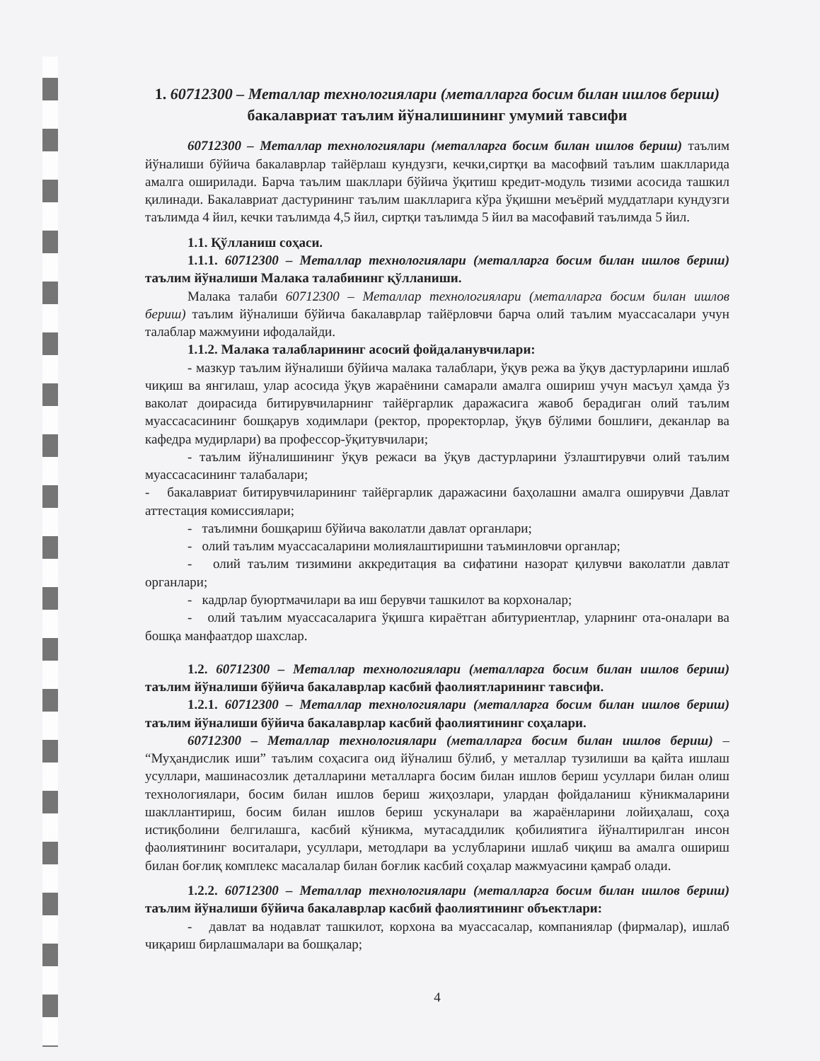1. 60712300 – Металлар технологиялари (металларга босим билан ишлов бериш) бакалавриат таълим йўналишининг умумий тавсифи
60712300 – Металлар технологиялари (металларга босим билан ишлов бериш) таълим йўналиши бўйича бакалаврлар тайёрлаш кундузги, кечки,сиртқи ва масофвий таълим шаклларида амалга оширилади. Барча таълим шакллари бўйича ўқитиш кредит-модуль тизими асосида ташкил қилинади. Бакалавриат дастурининг таълим шаклларига кўра ўқишни меъёрий муддатлари кундузги таълимда 4 йил, кечки таълимда 4,5 йил, сиртқи таълимда 5 йил ва масофавий таълимда 5 йил.
1.1. Қўлланиш соҳаси.
1.1.1. 60712300 – Металлар технологиялари (металларга босим билан ишлов бериш) таълим йўналиши Малака талабининг қўлланиши.
Малака талаби 60712300 – Металлар технологиялари (металларга босим билан ишлов бериш) таълим йўналиши бўйича бакалаврлар тайёрловчи барча олий таълим муассасалари учун талаблар мажмуини ифодалайди.
1.1.2. Малака талабларининг асосий фойдаланувчилари:
- мазкур таълим йўналиши бўйича малака талаблари, ўқув режа ва ўқув дастурларини ишлаб чиқиш ва янгилаш, улар асосида ўқув жараёнини самарали амалга ошириш учун масъул ҳамда ўз ваколат доирасида битирувчиларнинг тайёргарлик даражасига жавоб берадиган олий таълим муассасасининг бошқарув ходимлари (ректор, проректорлар, ўқув бўлими бошлиғи, деканлар ва кафедра мудирлари) ва профессор-ўқитувчилари;
- таълим йўналишининг ўқув режаси ва ўқув дастурларини ўзлаштирувчи олий таълим муассасасининг талабалари;
- бакалавриат битирувчиларининг тайёргарлик даражасини баҳолашни амалга оширувчи Давлат аттестация комиссиялари;
- таълимни бошқариш бўйича ваколатли давлат органлари;
- олий таълим муассасаларини молиялаштиришни таъминловчи органлар;
- олий таълим тизимини аккредитация ва сифатини назорат қилувчи ваколатли давлат органлари;
- кадрлар буюртмачилари ва иш берувчи ташкилот ва корхоналар;
- олий таълим муассасаларига ўқишга кираётган абитуриентлар, уларнинг ота-оналари ва бошқа манфаатдор шахслар.
1.2. 60712300 – Металлар технологиялари (металларга босим билан ишлов бериш) таълим йўналиши бўйича бакалаврлар касбий фаолиятларининг тавсифи.
1.2.1. 60712300 – Металлар технологиялари (металларга босим билан ишлов бериш) таълим йўналиши бўйича бакалаврлар касбий фаолиятининг соҳалари.
60712300 – Металлар технологиялари (металларга босим билан ишлов бериш) – “Муҳандислик иши” таълим соҳасига оид йўналиш бўлиб, у металлар тузилиши ва қайта ишлаш усуллари, машинасозлик деталларини металларга босим билан ишлов бериш усуллари билан олиш технологиялари, босим билан ишлов бериш жиҳозлари, улардан фойдаланиш кўникмаларини шакллантириш, босим билан ишлов бериш ускуналари ва жараёнларини лойиҳалаш, соҳа истиқболини белгилашга, касбий кўникма, мутасаддилик қобилиятига йўналтирилган инсон фаолиятининг воситалари, усуллари, методлари ва услубларини ишлаб чиқиш ва амалга ошириш билан боғлиқ комплекс масалалар билан боғлик касбий соҳалар мажмуасини қамраб олади.
1.2.2. 60712300 – Металлар технологиялари (металларга босим билан ишлов бериш) таълим йўналиши бўйича бакалаврлар касбий фаолиятининг объектлари:
- давлат ва нодавлат ташкилот, корхона ва муассасалар, компаниялар (фирмалар), ишлаб чиқариш бирлашмалари ва бошқалар;
4